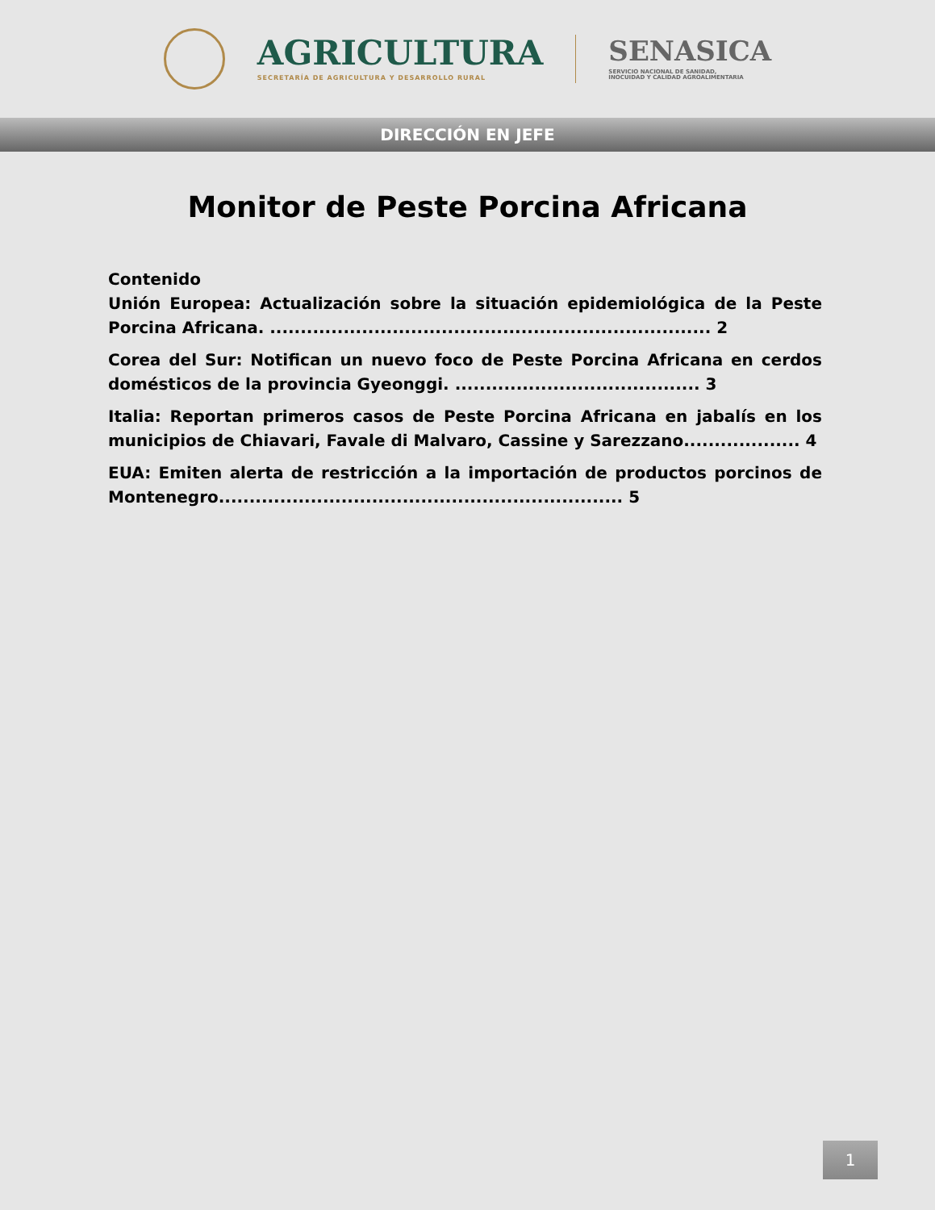AGRICULTURA
SECRETARÍA DE AGRICULTURA Y DESARROLLO RURAL
SENASICA
SERVICIO NACIONAL DE SANIDAD,
INOCUIDAD Y CALIDAD AGROALIMENTARIA
DIRECCIÓN EN JEFE
Monitor de Peste Porcina Africana
Contenido
Unión Europea: Actualización sobre la situación epidemiológica de la Peste Porcina Africana. ........................................................................ 2
Corea del Sur: Notifican un nuevo foco de Peste Porcina Africana en cerdos domésticos de la provincia Gyeonggi. ........................................ 3
Italia: Reportan primeros casos de Peste Porcina Africana en jabalís en los municipios de Chiavari, Favale di Malvaro, Cassine y Sarezzano................... 4
EUA: Emiten alerta de restricción a la importación de productos porcinos de Montenegro.................................................................. 5
1